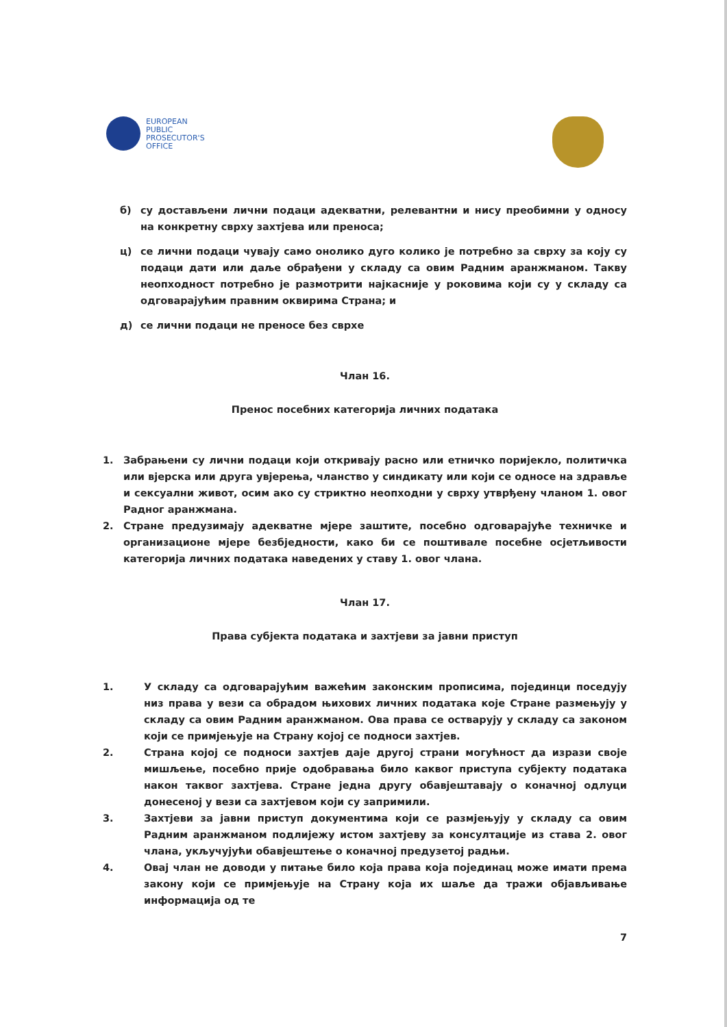EUROPEAN
PUBLIC
PROSECUTOR'S
OFFICE
б) су достављени лични подаци адекватни, релевантни и нису преобимни у односу на конкретну сврху захтјева или преноса;
ц) се лични подаци чувају само онолико дуго колико је потребно за сврху за коју су подаци дати или даље обрађени у складу са овим Радним аранжманом. Такву неопходност потребно је размотрити најкасније у роковима који су у складу са одговарајућим правним оквирима Страна; и
д) се лични подаци не преносе без сврхе
Члан 16.
Пренос посебних категорија личних података
1. Забрањени су лични подаци који откривају расно или етничко поријекло, политичка или вјерска или друга увјерења, чланство у синдикату или који се односе на здравље и сексуални живот, осим ако су стриктно неопходни у сврху утврђену чланом 1. овог Радног аранжмана.
2. Стране предузимају адекватне мјере заштите, посебно одговарајуће техничке и организационе мјере безбједности, како би се поштивале посебне осјетљивости категорија личних података наведених у ставу 1. овог члана.
Члан 17.
Права субјекта података и захтјеви за јавни приступ
1. У складу са одговарајућим важећим законским прописима, појединци поседују низ права у вези са обрадом њихових личних података које Стране размењују у складу са овим Радним аранжманом. Ова права се остварују у складу са законом који се примјењује на Страну којој се подноси захтјев.
2. Страна којој се подноси захтјев даје другој страни могућност да изрази своје мишљење, посебно прије одобравања било каквог приступа субјекту података након таквог захтјева. Стране једна другу обавјештавају о коначној одлуци донесеној у вези са захтјевом који су запримили.
3. Захтјеви за јавни приступ документима који се размјењују у складу са овим Радним аранжманом подлијежу истом захтјеву за консултације из става 2. овог члана, укључујући обавјештење о коначној предузетој радњи.
4. Овај члан не доводи у питање било која права која појединац може имати према закону који се примјењује на Страну која их шаље да тражи објављивање информација од те
7